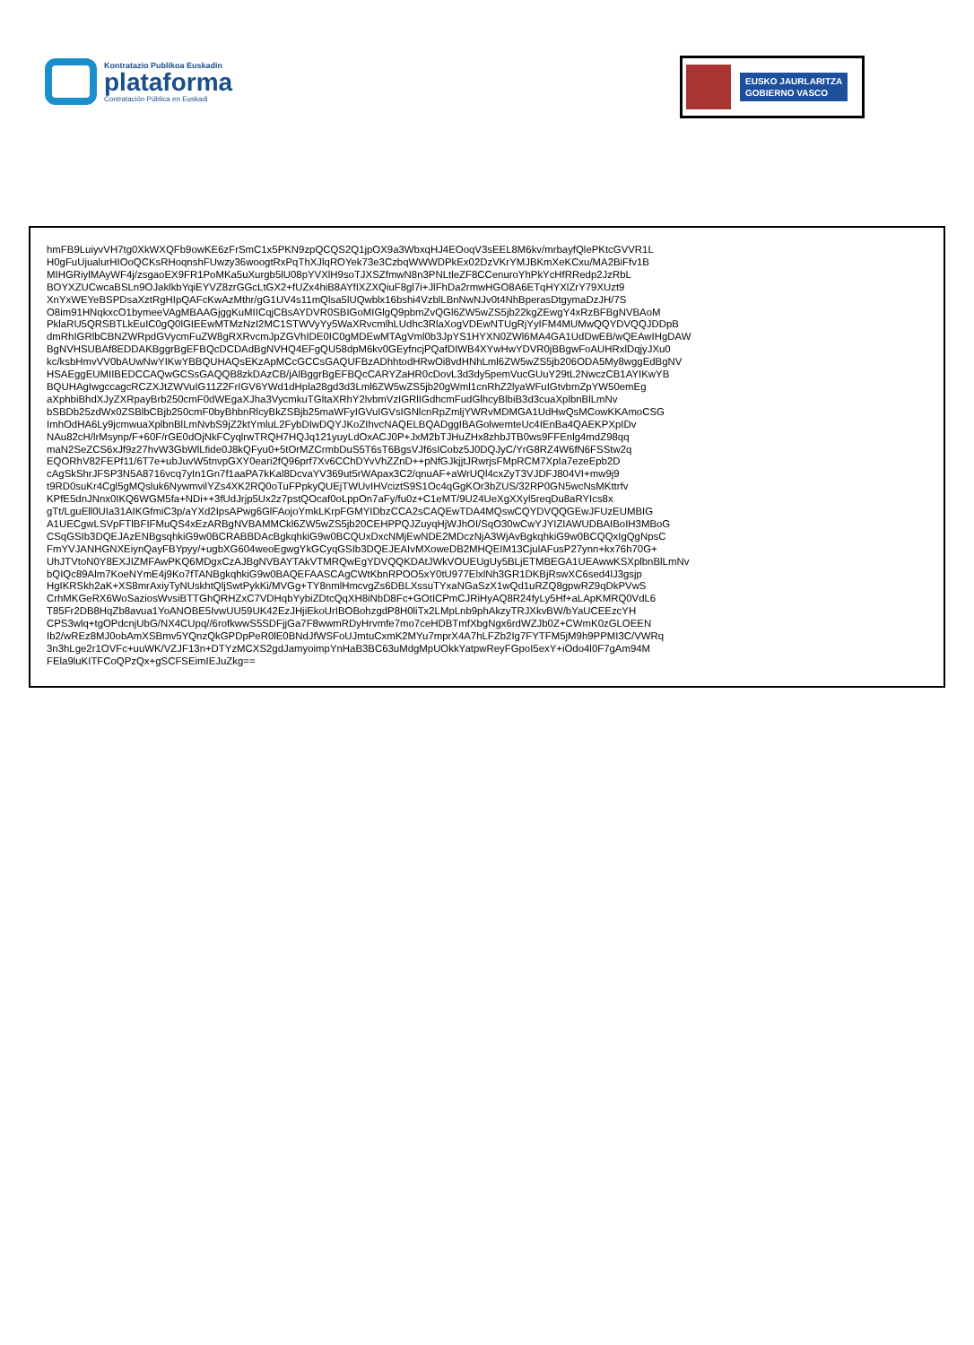Kontratazio Publikoa Euskadin
plataforma
Contratación Pública en Euskadi
EUSKO JAURLARITZA
GOBIERNO VASCO
hmFB9LuiyvVH7tg0XkWXQFb9owKE6zFrSmC1x5PKN9zpQCQS2Q1jpOX9a3WbxqHJ4EOoqV3sEEL8M6kv/mrbayfQlePKtcGVVR1L
H0gFuUjualurHIOoQCKsRHoqnshFUwzy36woogtRxPqThXJlqROYek73e3CzbqWWWDPkEx02DzVKrYMJBKmXeKCxu/MA2BiFfv1B
MIHGRiylMAyWF4j/zsgaoEX9FR1PoMKa5uXurgb5lU08pYVXlH9soTJXSZfmwN8n3PNLtleZF8CCenuroYhPkYcHfRRedp2JzRbL
BOYXZUCwcaBSLn9OJaklkbYqiEYVZ8zrGGcLtGX2+fUZx4hiB8AYfIXZXQiuF8gl7i+JlFhDa2rmwHGO8A6ETqHYXlZrY79XUzt9
XnYxWEYeBSPDsaXztRgHIpQAFcKwAzMthr/gG1UV4s11mQlsa5lUQwblx16bshi4VzblLBnNwNJv0t4NhBperasDtgymaDzJH/7S
O8im91HNqkxcO1bymeeVAgMBAAGjggKuMIICqjCBsAYDVR0SBIGoMIGlgQ9pbmZvQGl6ZW5wZS5jb22kgZEwgY4xRzBFBgNVBAoM
PklaRU5QRSBTLkEuIC0gQ0lGIEEwMTMzNzI2MC1STWVyYy5WaXRvcmlhLUdhc3RlaXogVDEwNTUgRjYyIFM4MUMwQQYDVQQJDDpB
dmRhIGRlbCBNZWRpdGVycmFuZW8gRXRvcmJpZGVhIDE0IC0gMDEwMTAgVml0b3JpYS1HYXN0ZWl6MA4GA1UdDwEB/wQEAwIHgDAW
BgNVHSUBAf8EDDAKBggrBgEFBQcDCDAdBgNVHQ4EFgQU58dpM6kv0GEyfncjPQafDIWB4XYwHwYDVR0jBBgwFoAUHRxlDqjyJXu0
kc/ksbHmvVV0bAUwNwYIKwYBBQUHAQsEKzApMCcGCCsGAQUFBzADhhtodHRwOi8vdHNhLml6ZW5wZS5jb206ODA5My8wggEdBgNV
HSAEggEUMIIBEDCCAQwGCSsGAQQB8zkDAzCB/jAlBggrBgEFBQcCARYZaHR0cDovL3d3dy5pemVucGUuY29tL2NwczCB1AYIKwYB
BQUHAgIwgccagcRCZXJtZWVuIG11Z2FrIGV6YWd1dHpla28gd3d3Lml6ZW5wZS5jb20gWml1cnRhZ2lyaWFuIGtvbmZpYW50emEg
aXphbiBhdXJyZXRpayBrb250cmF0dWEgaXJha3VycmkuTGltaXRhY2lvbmVzIGRlIGdhcmFudGlhcyBlbiB3d3cuaXplbnBlLmNv
bSBDb25zdWx0ZSBlbCBjb250cmF0byBhbnRlcyBkZSBjb25maWFyIGVuIGVsIGNlcnRpZmljYWRvMDMGA1UdHwQsMCowKKAmoCSG
ImhOdHA6Ly9jcmwuaXplbnBlLmNvbS9jZ2ktYmluL2FybDIwDQYJKoZIhvcNAQELBQADggIBAGolwemteUc4IEnBa4QAEKPXpIDv
NAu82cH/lrMsynp/F+60F/rGE0dOjNkFCyqlrwTRQH7HQJq121yuyLdOxACJ0P+JxM2bTJHuZHx8zhbJTB0ws9FFEnlg4mdZ98qq
maN2SeZCS6xJf9z27hvW3GbWlLfide0J8kQFyu0+5tOrMZCrmbDuS5T6sT6BgsVJf6sICobz5J0DQJyC/YrG8RZ4W6fN6FSStw2q
EQORhV82FEPf11/6T7e+ubJuvW5tnvpGXY0eari2fQ96prf7Xv6CChDYvVhZZnD++pNfGJkjjtJRwrjsFMpRCM7XpIa7ezeEpb2D
cAgSkShrJFSP3N5A8716vcq7yIn1Gn7f1aaPA7kKal8DcvaYV369ut5rWApax3C2/qnuAF+aWrUQl4cxZyT3VJDFJ804VI+mw9j9
t9RD0suKr4Cgl5gMQsluk6NywmvilYZs4XK2RQ0oTuFPpkyQUEjTWUvIHVciztS9S1Oc4qGgKOr3bZUS/32RP0GN5wcNsMKttrfv
KPfE5dnJNnx0IKQ6WGM5fa+NDi++3fUdJrjp5Ux2z7pstQOcaf0oLppOn7aFy/fu0z+C1eMT/9U24UeXgXXyl5reqDu8aRYIcs8x
gTt/LguEll0UIa31AIKGfmiC3p/aYXd2IpsAPwg6GlFAojoYmkLKrpFGMYIDbzCCA2sCAQEwTDA4MQswCQYDVQQGEwJFUzEUMBIG
A1UECgwLSVpFTlBFIFMuQS4xEzARBgNVBAMMCkl6ZW5wZS5jb20CEHPPQJZuyqHjWJhOI/SqO30wCwYJYIZIAWUDBAIBoIH3MBoG
CSqGSIb3DQEJAzENBgsqhkiG9w0BCRABBDAcBgkqhkiG9w0BCQUxDxcNMjEwNDE2MDczNjA3WjAvBgkqhkiG9w0BCQQxIgQgNpsC
FmYVJANHGNXEiynQayFBYpyy/+ugbXG604weoEgwgYkGCyqGSIb3DQEJEAIvMXoweDB2MHQEIM13CjulAFusP27ynn+kx76h70G+
UhJTVtoN0Y8EXJIZMFAwPKQ6MDgxCzAJBgNVBAYTAkVTMRQwEgYDVQQKDAtJWkVOUEUgUy5BLjETMBEGA1UEAwwKSXplbnBlLmNv
bQIQc89Alm7KoeNYmE4j9Ko7fTANBgkqhkiG9w0BAQEFAASCAgCWtKbnRPOO5xY0tU977ElxlNh3GR1DKBjRswXC6sed4lJ3gsjp
HgIKRSkh2aK+XS8mrAxiyTyNUskhtQljSwtPykKi/MVGg+TY8nmlHmcvgZs6DBLXssuTYxaNGaSzX1wQd1uRZQ8gpwRZ9qDkPVwS
CrhMKGeRX6WoSaziosWvsiBTTGhQRHZxC7VDHqbYybiZDtcQqXH8iNbD8Fc+GOtICPmCJRiHyAQ8R24fyLy5Hf+aLApKMRQ0VdL6
T85Fr2DB8HqZb8avua1YoANOBE5IvwUU59UK42EzJHjiEkoUrIBOBohzgdP8H0liTx2LMpLnb9phAkzyTRJXkvBW/bYaUCEEzcYH
CPS3wlq+tgOPdcnjUbG/NX4CUpq//6rofkwwS5SDFjjGa7F8wwmRDyHrvmfe7mo7ceHDBTmfXbgNgx6rdWZJb0Z+CWmK0zGLOEEN
Ib2/wREz8MJ0obAmXSBmv5YQnzQkGPDpPeR0lE0BNdJfWSFoUJmtuCxmK2MYu7mprX4A7hLFZb2Ig7FYTFM5jM9h9PPMI3C/VWRq
3n3hLge2r1OVFc+uuWK/VZJF13n+DTYzMCXS2gdJamyoimpYnHaB3BC63uMdgMpUOkkYatpwReyFGpoI5exY+iOdo4l0F7gAm94M
FEla9luKITFCoQPzQx+gSCFSEimIEJuZkg==